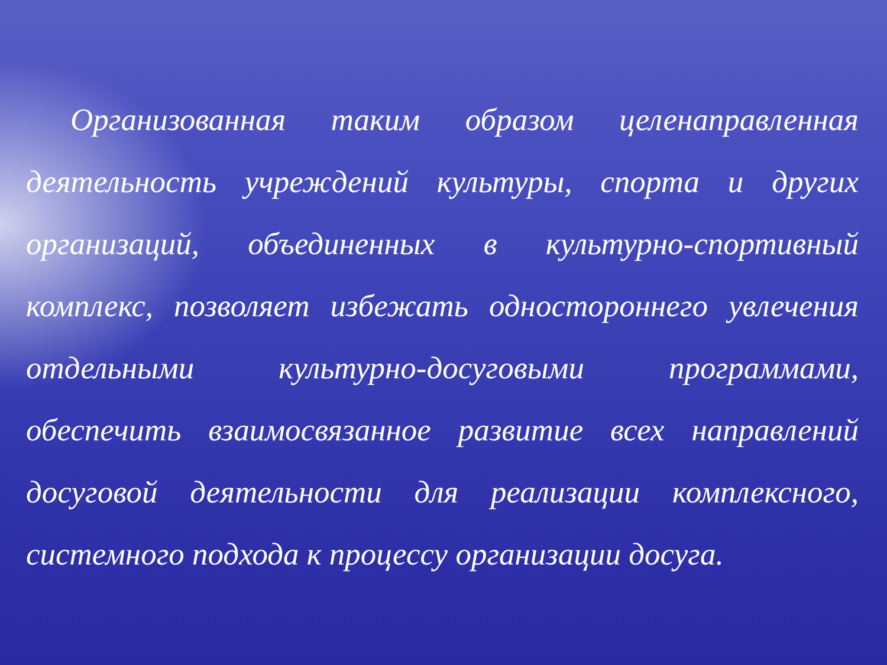Организованная таким образом целенаправленная деятельность учреждений культуры, спорта и других организаций, объединенных в культурно-спортивный комплекс, позволяет избежать одностороннего увлечения отдельными культурно-досуговыми программами, обеспечить взаимосвязанное развитие всех направлений досуговой деятельности для реализации комплексного, системного подхода к процессу организации досуга.